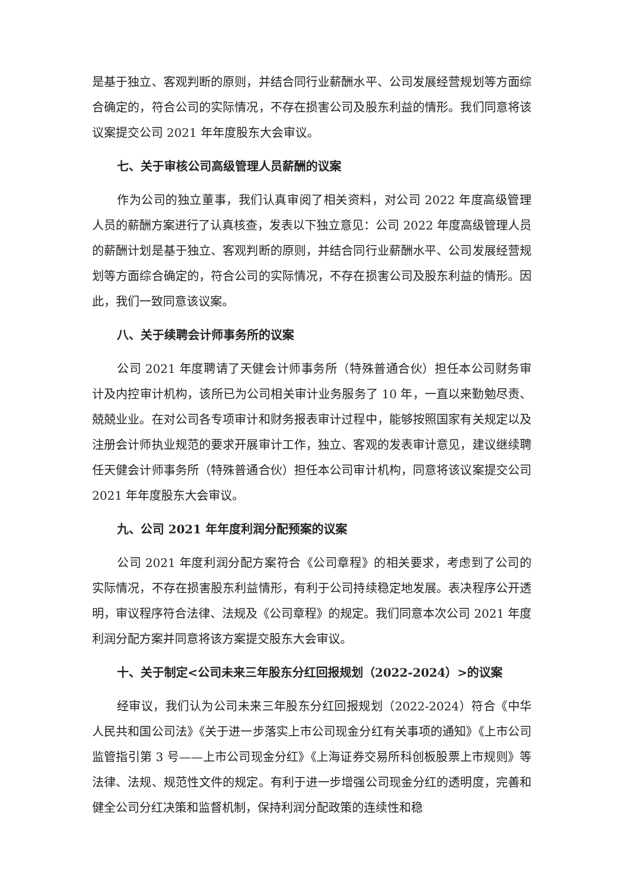是基于独立、客观判断的原则，并结合同行业薪酬水平、公司发展经营规划等方面综合确定的，符合公司的实际情况，不存在损害公司及股东利益的情形。我们同意将该议案提交公司 2021 年年度股东大会审议。
七、关于审核公司高级管理人员薪酬的议案
作为公司的独立董事，我们认真审阅了相关资料，对公司 2022 年度高级管理人员的薪酬方案进行了认真核查，发表以下独立意见：公司 2022 年度高级管理人员的薪酬计划是基于独立、客观判断的原则，并结合同行业薪酬水平、公司发展经营规划等方面综合确定的，符合公司的实际情况，不存在损害公司及股东利益的情形。因此，我们一致同意该议案。
八、关于续聘会计师事务所的议案
公司 2021 年度聘请了天健会计师事务所（特殊普通合伙）担任本公司财务审计及内控审计机构，该所已为公司相关审计业务服务了 10 年，一直以来勤勉尽责、兢兢业业。在对公司各专项审计和财务报表审计过程中，能够按照国家有关规定以及注册会计师执业规范的要求开展审计工作，独立、客观的发表审计意见，建议继续聘任天健会计师事务所（特殊普通合伙）担任本公司审计机构，同意将该议案提交公司 2021 年年度股东大会审议。
九、公司 2021 年年度利润分配预案的议案
公司 2021 年度利润分配方案符合《公司章程》的相关要求，考虑到了公司的实际情况，不存在损害股东利益情形，有利于公司持续稳定地发展。表决程序公开透明，审议程序符合法律、法规及《公司章程》的规定。我们同意本次公司 2021 年度利润分配方案并同意将该方案提交股东大会审议。
十、关于制定<公司未来三年股东分红回报规划（2022-2024）>的议案
经审议，我们认为公司未来三年股东分红回报规划（2022-2024）符合《中华人民共和国公司法》《关于进一步落实上市公司现金分红有关事项的通知》《上市公司监管指引第 3 号——上市公司现金分红》《上海证券交易所科创板股票上市规则》等法律、法规、规范性文件的规定。有利于进一步增强公司现金分红的透明度，完善和健全公司分红决策和监督机制，保持利润分配政策的连续性和稳